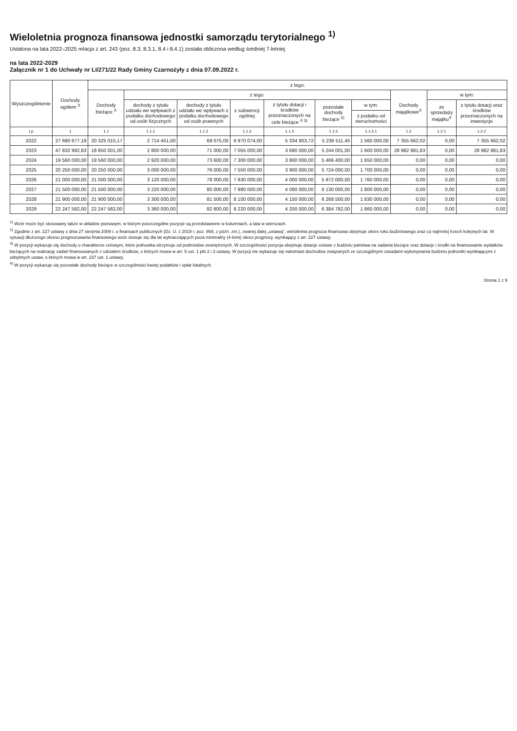Wieloletnia prognoza finansowa jednostki samorządu terytorialnego <sup>1)</sup>
Ustalona na lata 2022–2025 relacja z art. 243 (poz. 8.3, 8.3.1, 8.4 i 8.4.1) została obliczona według średniej 7-letniej
na lata 2022-2029
Załącznik nr 1 do Uchwały nr LI/271/22 Rady Gminy Czarnożyły z dnia 07.09.2022 r.
| Wyszczególnienie | Dochody ogółem <sup>X</sup> | z tego: | | | | | | | | | |
| --- | --- | --- | --- | --- | --- | --- | --- | --- | --- | --- | --- |
| | | Dochody bieżące <sup>X</sup> | z tego: | | | | | | Dochody majątkowe<sup>X</sup> | w tym: | |
| | | | dochody z tytułu udziału we wpływach z podatku dochodowego od osób fizycznych | dochody z tytułu udziału we wpływach z podatku dochodowego od osób prawnych | z subwencji ogólnej | z tytułu dotacji i środków przeznaczonych na cele bieżące <sup>X 3)</sup> | pozostałe dochody bieżące <sup>4)</sup> | w tym: | | ze sprzedaży majątku<sup>X</sup> | z tytułu dotacji oraz środków przeznaczonych na inwestycje |
| | | | | | | | | z podatku od nieruchomości | | | |
| Lp | 1 | 1.1 | 1.1.1 | 1.1.2 | 1.1.3 | 1.1.4 | 1.1.5 | 1.1.5.1 | 1.2 | 1.2.1 | 1.2.2 |
| 2022 | 27 680 677,19 | 20 325 015,17 | 2 714 451,00 | 69 075,00 | 6 970 074,00 | 5 334 903,72 | 5 236 511,45 | 1 560 000,00 | 7 355 662,02 | 0,00 | 7 355 662,02 |
| 2023 | 47 832 982,83 | 18 850 001,00 | 2 800 000,00 | 71 000,00 | 7 055 000,00 | 3 680 000,00 | 5 244 001,00 | 1 600 000,00 | 28 982 981,83 | 0,00 | 28 982 981,83 |
| 2024 | 19 560 000,00 | 19 560 000,00 | 2 920 000,00 | 73 600,00 | 7 300 000,00 | 3 800 000,00 | 5 466 400,00 | 1 650 000,00 | 0,00 | 0,00 | 0,00 |
| 2025 | 20 250 000,00 | 20 250 000,00 | 3 000 000,00 | 76 000,00 | 7 550 000,00 | 3 900 000,00 | 5 724 000,00 | 1 700 000,00 | 0,00 | 0,00 | 0,00 |
| 2026 | 21 000 000,00 | 21 000 000,00 | 3 120 000,00 | 78 000,00 | 7 830 000,00 | 4 000 000,00 | 5 972 000,00 | 1 760 000,00 | 0,00 | 0,00 | 0,00 |
| 2027 | 21 500 000,00 | 21 500 000,00 | 3 220 000,00 | 80 000,00 | 7 980 000,00 | 4 090 000,00 | 6 130 000,00 | 1 800 000,00 | 0,00 | 0,00 | 0,00 |
| 2028 | 21 900 000,00 | 21 900 000,00 | 3 300 000,00 | 81 500,00 | 8 100 000,00 | 4 150 000,00 | 6 268 500,00 | 1 830 000,00 | 0,00 | 0,00 | 0,00 |
| 2029 | 22 247 582,00 | 22 247 582,00 | 3 360 000,00 | 82 800,00 | 8 220 000,00 | 4 200 000,00 | 6 384 782,00 | 1 860 000,00 | 0,00 | 0,00 | 0,00 |
<sup>1)</sup> Wzór może być stosowany także w układzie pionowym, w którym poszczególne pozycje są przedstawione w kolumnach, a lata w wierszach.
<sup>2)</sup> Zgodnie z art. 227 ustawy z dnia 27 sierpnia 2009 r. o finansach publicznych (Dz. U. z 2019 r. poz. 869, z późn. zm.), zwanej dalej „ustawą", wieloletnia prognoza finansowa obejmuje okres roku budżetowego oraz co najmniej trzech kolejnych lat. W sytuacji dłuższego okresu prognozowania finansowego wzór stosuje się dla lat wykraczających poza minimalny (4-letni) okres prognozy, wynikający z art. 227 ustawy.
<sup>3)</sup> W pozycji wykazuje się dochody o charakterze celowym, które jednostka otrzymuje od podmiotów zewnętrznych. W szczególności pozycja obejmuje dotacje celowe z budżetu państwa na zadania bieżące oraz dotacje i środki na finansowanie wydatków bieżących na realizację zadań finansowanych z udziałem środków, o których mowa w art. 5 ust. 1 pkt 2 i 3 ustawy. W pozycji nie wykazuje się natomiast dochodów związanych ze szczególnymi zasadami wykonywania budżetu jednostki wynikającymi z odrębnych ustaw, o których mowa w art. 237 ust. 1 ustawy.
<sup>4)</sup> W pozycji wykazuje się pozostałe dochody bieżące w szczególności kwoty podatków i opłat lokalnych.
Strona 1 z 9